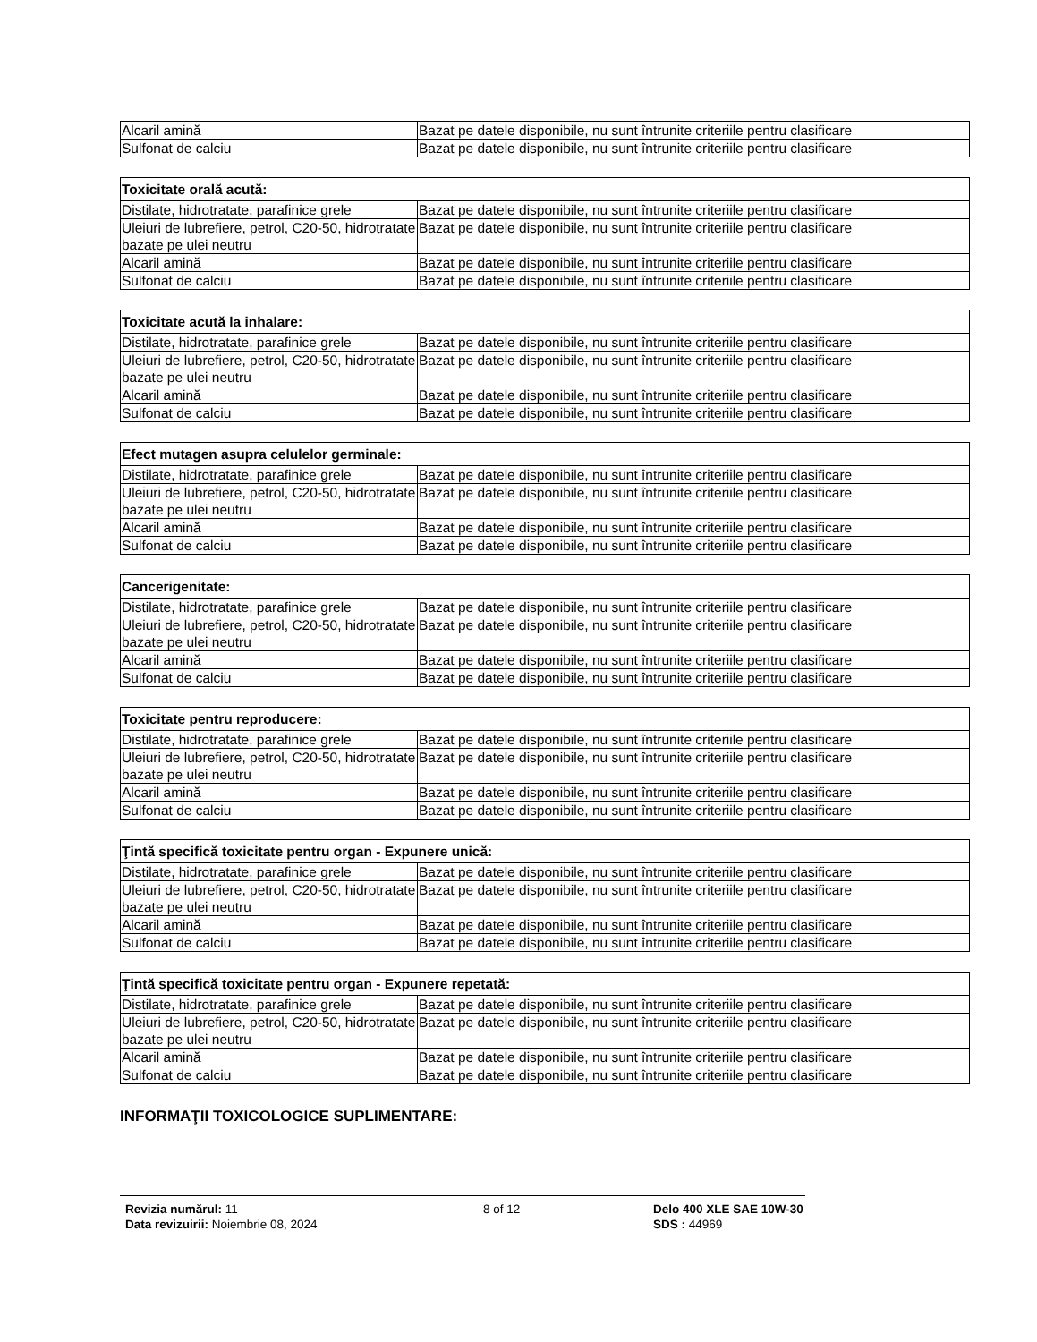| Alcaril amină | Bazat pe datele disponibile, nu sunt întrunite criteriile pentru clasificare |
| Sulfonat de calciu | Bazat pe datele disponibile, nu sunt întrunite criteriile pentru clasificare |
| Toxicitate orală acută: | |
| --- | --- |
| Distilate, hidrotratate, parafinice grele | Bazat pe datele disponibile, nu sunt întrunite criteriile pentru clasificare |
| Uleiuri de lubrefiere, petrol, C20-50, hidrotratate bazate pe ulei neutru | Bazat pe datele disponibile, nu sunt întrunite criteriile pentru clasificare |
| Alcaril amină | Bazat pe datele disponibile, nu sunt întrunite criteriile pentru clasificare |
| Sulfonat de calciu | Bazat pe datele disponibile, nu sunt întrunite criteriile pentru clasificare |
| Toxicitate acută la inhalare: | |
| --- | --- |
| Distilate, hidrotratate, parafinice grele | Bazat pe datele disponibile, nu sunt întrunite criteriile pentru clasificare |
| Uleiuri de lubrefiere, petrol, C20-50, hidrotratate bazate pe ulei neutru | Bazat pe datele disponibile, nu sunt întrunite criteriile pentru clasificare |
| Alcaril amină | Bazat pe datele disponibile, nu sunt întrunite criteriile pentru clasificare |
| Sulfonat de calciu | Bazat pe datele disponibile, nu sunt întrunite criteriile pentru clasificare |
| Efect mutagen asupra celulelor germinale: | |
| --- | --- |
| Distilate, hidrotratate, parafinice grele | Bazat pe datele disponibile, nu sunt întrunite criteriile pentru clasificare |
| Uleiuri de lubrefiere, petrol, C20-50, hidrotratate bazate pe ulei neutru | Bazat pe datele disponibile, nu sunt întrunite criteriile pentru clasificare |
| Alcaril amină | Bazat pe datele disponibile, nu sunt întrunite criteriile pentru clasificare |
| Sulfonat de calciu | Bazat pe datele disponibile, nu sunt întrunite criteriile pentru clasificare |
| Cancerigenitate: | |
| --- | --- |
| Distilate, hidrotratate, parafinice grele | Bazat pe datele disponibile, nu sunt întrunite criteriile pentru clasificare |
| Uleiuri de lubrefiere, petrol, C20-50, hidrotratate bazate pe ulei neutru | Bazat pe datele disponibile, nu sunt întrunite criteriile pentru clasificare |
| Alcaril amină | Bazat pe datele disponibile, nu sunt întrunite criteriile pentru clasificare |
| Sulfonat de calciu | Bazat pe datele disponibile, nu sunt întrunite criteriile pentru clasificare |
| Toxicitate pentru reproducere: | |
| --- | --- |
| Distilate, hidrotratate, parafinice grele | Bazat pe datele disponibile, nu sunt întrunite criteriile pentru clasificare |
| Uleiuri de lubrefiere, petrol, C20-50, hidrotratate bazate pe ulei neutru | Bazat pe datele disponibile, nu sunt întrunite criteriile pentru clasificare |
| Alcaril amină | Bazat pe datele disponibile, nu sunt întrunite criteriile pentru clasificare |
| Sulfonat de calciu | Bazat pe datele disponibile, nu sunt întrunite criteriile pentru clasificare |
| Ţintă specifică toxicitate pentru organ - Expunere unică: | |
| --- | --- |
| Distilate, hidrotratate, parafinice grele | Bazat pe datele disponibile, nu sunt întrunite criteriile pentru clasificare |
| Uleiuri de lubrefiere, petrol, C20-50, hidrotratate bazate pe ulei neutru | Bazat pe datele disponibile, nu sunt întrunite criteriile pentru clasificare |
| Alcaril amină | Bazat pe datele disponibile, nu sunt întrunite criteriile pentru clasificare |
| Sulfonat de calciu | Bazat pe datele disponibile, nu sunt întrunite criteriile pentru clasificare |
| Ţintă specifică toxicitate pentru organ - Expunere repetată: | |
| --- | --- |
| Distilate, hidrotratate, parafinice grele | Bazat pe datele disponibile, nu sunt întrunite criteriile pentru clasificare |
| Uleiuri de lubrefiere, petrol, C20-50, hidrotratate bazate pe ulei neutru | Bazat pe datele disponibile, nu sunt întrunite criteriile pentru clasificare |
| Alcaril amină | Bazat pe datele disponibile, nu sunt întrunite criteriile pentru clasificare |
| Sulfonat de calciu | Bazat pe datele disponibile, nu sunt întrunite criteriile pentru clasificare |
INFORMAŢII TOXICOLOGICE SUPLIMENTARE:
Revizia numărul: 11
Data revizuirii: Noiembrie 08, 2024
8 of 12 Delo 400 XLE SAE 10W-30
SDS : 44969